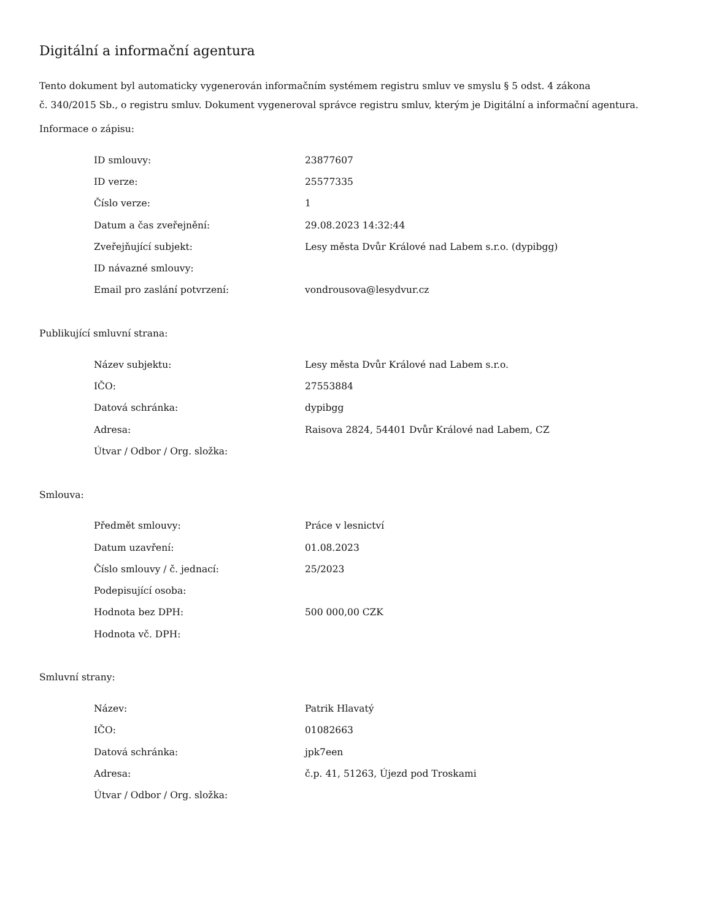Digitální a informační agentura
Tento dokument byl automaticky vygenerován informačním systémem registru smluv ve smyslu § 5 odst. 4 zákona
č. 340/2015 Sb., o registru smluv. Dokument vygeneroval správce registru smluv, kterým je Digitální a informační agentura.
Informace o zápisu:
| ID smlouvy: | 23877607 |
| ID verze: | 25577335 |
| Číslo verze: | 1 |
| Datum a čas zveřejnění: | 29.08.2023 14:32:44 |
| Zveřejňující subjekt: | Lesy města Dvůr Králové nad Labem s.r.o. (dypibgg) |
| ID návazné smlouvy: | |
| Email pro zaslání potvrzení: | vondrousova@lesydvur.cz |
Publikující smluvní strana:
| Název subjektu: | Lesy města Dvůr Králové nad Labem s.r.o. |
| IČO: | 27553884 |
| Datová schránka: | dypibgg |
| Adresa: | Raisova 2824, 54401 Dvůr Králové nad Labem, CZ |
| Útvar / Odbor / Org. složka: | |
Smlouva:
| Předmět smlouvy: | Práce v lesnictví |
| Datum uzavření: | 01.08.2023 |
| Číslo smlouvy / č. jednací: | 25/2023 |
| Podepisující osoba: | |
| Hodnota bez DPH: | 500 000,00 CZK |
| Hodnota vč. DPH: | |
Smluvní strany:
| Název: | Patrik Hlavatý |
| IČO: | 01082663 |
| Datová schránka: | jpk7een |
| Adresa: | č.p. 41, 51263, Újezd pod Troskami |
| Útvar / Odbor / Org. složka: | |